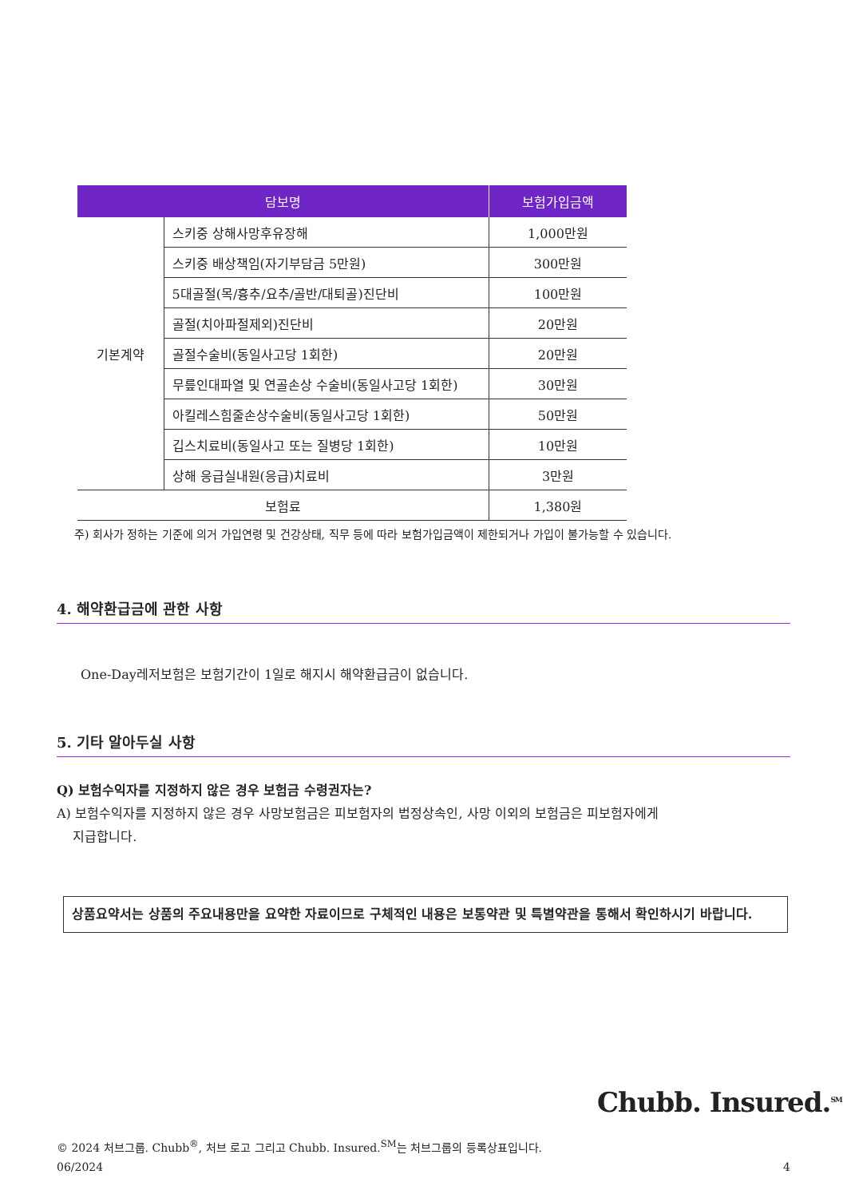| 담보명 | | 보험가입금액 |
| --- | --- | --- |
| 기본계약 | 스키중 상해사망후유장해 | 1,000만원 |
| | 스키중 배상책임(자기부담금 5만원) | 300만원 |
| | 5대골절(목/흉추/요추/골반/대퇴골)진단비 | 100만원 |
| | 골절(치아파절제외)진단비 | 20만원 |
| | 골절수술비(동일사고당 1회한) | 20만원 |
| | 무릎인대파열 및 연골손상 수술비(동일사고당 1회한) | 30만원 |
| | 아킬레스힘줄손상수술비(동일사고당 1회한) | 50만원 |
| | 깁스치료비(동일사고 또는 질병당 1회한) | 10만원 |
| | 상해 응급실내원(응급)치료비 | 3만원 |
| 보험료 | | 1,380원 |
주) 회사가 정하는 기준에 의거 가입연령 및 건강상태, 직무 등에 따라 보험가입금액이 제한되거나 가입이 불가능할 수 있습니다.
4. 해약환급금에 관한 사항
One-Day레저보험은 보험기간이 1일로 해지시 해약환급금이 없습니다.
5. 기타 알아두실 사항
Q) 보험수익자를 지정하지 않은 경우 보험금 수령권자는?
A) 보험수익자를 지정하지 않은 경우 사망보험금은 피보험자의 법정상속인, 사망 이외의 보험금은 피보험자에게
지급합니다.
상품요약서는 상품의 주요내용만을 요약한 자료이므로 구체적인 내용은 보통약관 및 특별약관을 통해서 확인하시기 바랍니다.
Chubb. Insured.<sup>SM</sup>
© 2024 처브그룹. Chubb<sup>®</sup>, 처브 로고 그리고 Chubb. Insured.<sup>SM</sup>는 처브그룹의 등록상표입니다.
06/2024 4